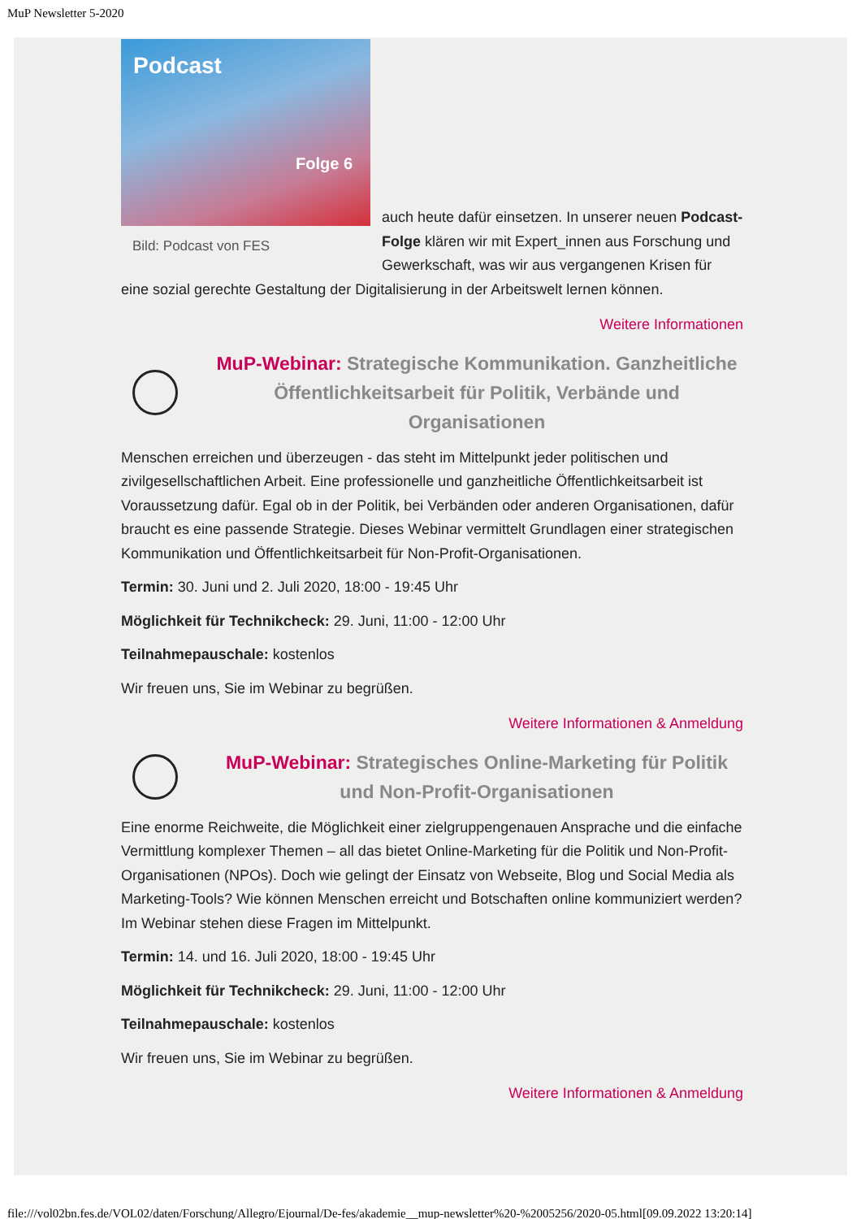MuP Newsletter 5-2020
Podcast
Folge 6
Bild: Podcast von FES
auch heute dafür einsetzen. In unserer neuen Podcast-Folge klären wir mit Expert_innen aus Forschung und Gewerkschaft, was wir aus vergangenen Krisen für eine sozial gerechte Gestaltung der Digitalisierung in der Arbeitswelt lernen können.
Weitere Informationen
MuP-Webinar: Strategische Kommunikation. Ganzheitliche Öffentlichkeitsarbeit für Politik, Verbände und Organisationen
Menschen erreichen und überzeugen - das steht im Mittelpunkt jeder politischen und zivilgesellschaftlichen Arbeit. Eine professionelle und ganzheitliche Öffentlichkeitsarbeit ist Voraussetzung dafür. Egal ob in der Politik, bei Verbänden oder anderen Organisationen, dafür braucht es eine passende Strategie. Dieses Webinar vermittelt Grundlagen einer strategischen Kommunikation und Öffentlichkeitsarbeit für Non-Profit-Organisationen.
Termin: 30. Juni und 2. Juli 2020, 18:00 - 19:45 Uhr
Möglichkeit für Technikcheck: 29. Juni, 11:00 - 12:00 Uhr
Teilnahmepauschale: kostenlos
Wir freuen uns, Sie im Webinar zu begrüßen.
Weitere Informationen & Anmeldung
MuP-Webinar: Strategisches Online-Marketing für Politik und Non-Profit-Organisationen
Eine enorme Reichweite, die Möglichkeit einer zielgruppengenauen Ansprache und die einfache Vermittlung komplexer Themen – all das bietet Online-Marketing für die Politik und Non-Profit-Organisationen (NPOs). Doch wie gelingt der Einsatz von Webseite, Blog und Social Media als Marketing-Tools? Wie können Menschen erreicht und Botschaften online kommuniziert werden? Im Webinar stehen diese Fragen im Mittelpunkt.
Termin: 14. und 16. Juli 2020, 18:00 - 19:45 Uhr
Möglichkeit für Technikcheck: 29. Juni, 11:00 - 12:00 Uhr
Teilnahmepauschale: kostenlos
Wir freuen uns, Sie im Webinar zu begrüßen.
Weitere Informationen & Anmeldung
file:///vol02bn.fes.de/VOL02/daten/Forschung/Allegro/Ejournal/De-fes/akademie__mup-newsletter%20-%2005256/2020-05.html[09.09.2022 13:20:14]